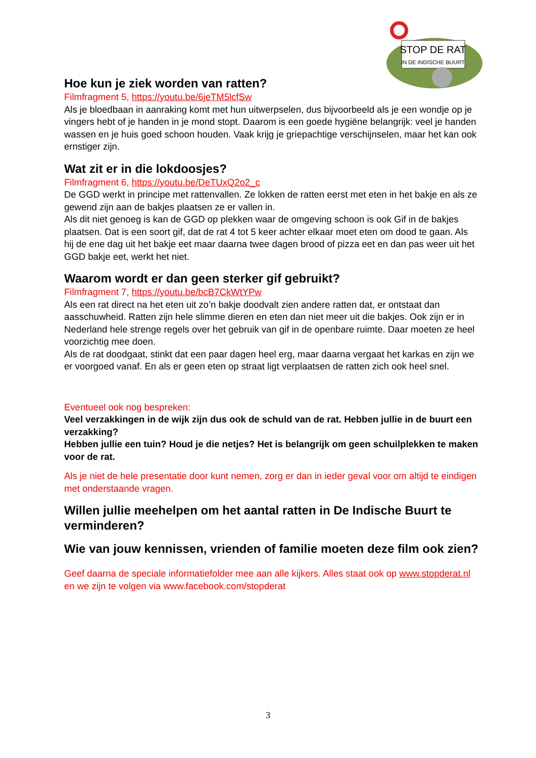STOP DE RAT
IN DE INDISCHE BUURT
Hoe kun je ziek worden van ratten?
Filmfragment 5, https://youtu.be/6jeTM5lcfSw
Als je bloedbaan in aanraking komt met hun uitwerpselen, dus bijvoorbeeld als je een wondje op je vingers hebt of je handen in je mond stopt. Daarom is een goede hygiëne belangrijk: veel je handen wassen en je huis goed schoon houden. Vaak krijg je griepachtige verschijnselen, maar het kan ook ernstiger zijn.
Wat zit er in die lokdoosjes?
Filmfragment 6, https://youtu.be/DeTUxQ2o2_c
De GGD werkt in principe met rattenvallen. Ze lokken de ratten eerst met eten in het bakje en als ze gewend zijn aan de bakjes plaatsen ze er vallen in.
Als dit niet genoeg is kan de GGD op plekken waar de omgeving schoon is ook Gif in de bakjes plaatsen. Dat is een soort gif, dat de rat 4 tot 5 keer achter elkaar moet eten om dood te gaan. Als hij de ene dag uit het bakje eet maar daarna twee dagen brood of pizza eet en dan pas weer uit het GGD bakje eet, werkt het niet.
Waarom wordt er dan geen sterker gif gebruikt?
Filmfragment 7, https://youtu.be/bcB7CkWtYPw
Als een rat direct na het eten uit zo’n bakje doodvalt zien andere ratten dat, er ontstaat dan aasschuwheid. Ratten zijn hele slimme dieren en eten dan niet meer uit die bakjes. Ook zijn er in Nederland hele strenge regels over het gebruik van gif in de openbare ruimte. Daar moeten ze heel voorzichtig mee doen.
Als de rat doodgaat, stinkt dat een paar dagen heel erg, maar daarna vergaat het karkas en zijn we er voorgoed vanaf. En als er geen eten op straat ligt verplaatsen de ratten zich ook heel snel.
Eventueel ook nog bespreken:
Veel verzakkingen in de wijk zijn dus ook de schuld van de rat. Hebben jullie in de buurt een verzakking?
Hebben jullie een tuin? Houd je die netjes? Het is belangrijk om geen schuilplekken te maken voor de rat.
Als je niet de hele presentatie door kunt nemen, zorg er dan in ieder geval voor om altijd te eindigen met onderstaande vragen.
Willen jullie meehelpen om het aantal ratten in De Indische Buurt te verminderen?
Wie van jouw kennissen, vrienden of familie moeten deze film ook zien?
Geef daarna de speciale informatiefolder mee aan alle kijkers. Alles staat ook op www.stopderat.nl en we zijn te volgen via www.facebook.com/stopderat
3